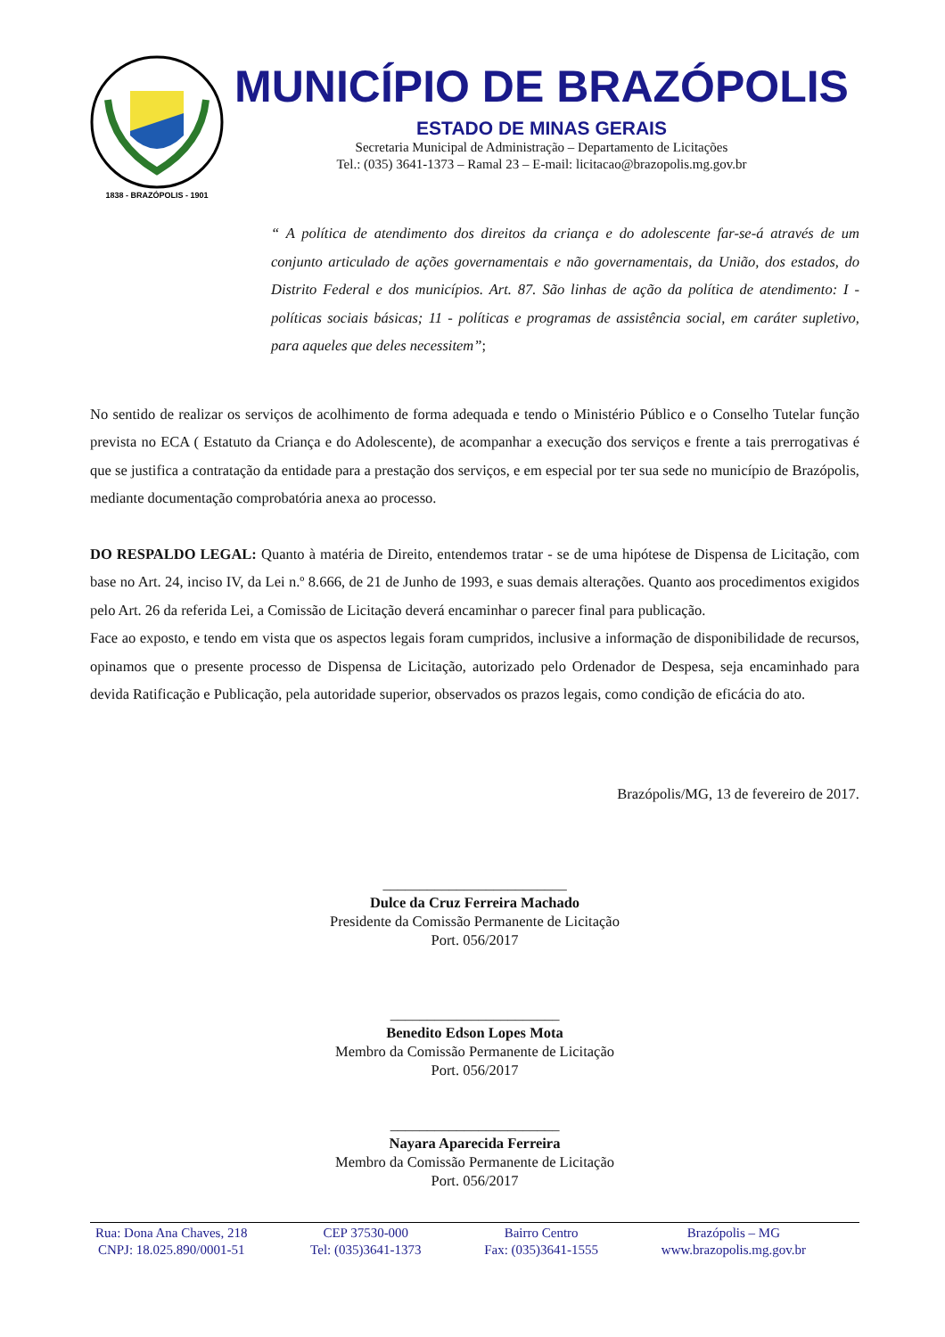1838 - BRAZÓPOLIS - 1901
MUNICÍPIO DE BRAZÓPOLIS
ESTADO DE MINAS GERAIS
Secretaria Municipal de Administração – Departamento de Licitações
Tel.: (035) 3641-1373 – Ramal 23 – E-mail: licitacao@brazopolis.mg.gov.br
“ A política de atendimento dos direitos da criança e do adolescente far-se-á através de um conjunto articulado de ações governamentais e não governamentais, da União, dos estados, do Distrito Federal e dos municípios. Art. 87. São linhas de ação da política de atendimento: I - políticas sociais básicas; 11 - políticas e programas de assistência social, em caráter supletivo, para aqueles que deles necessitem”;
No sentido de realizar os serviços de acolhimento de forma adequada e tendo o Ministério Público e o Conselho Tutelar função prevista no ECA ( Estatuto da Criança e do Adolescente), de acompanhar a execução dos serviços e frente a tais prerrogativas é que se justifica a contratação da entidade para a prestação dos serviços, e em especial por ter sua sede no município de Brazópolis, mediante documentação comprobatória anexa ao processo.
DO RESPALDO LEGAL: Quanto à matéria de Direito, entendemos tratar - se de uma hipótese de Dispensa de Licitação, com base no Art. 24, inciso IV, da Lei n.º 8.666, de 21 de Junho de 1993, e suas demais alterações. Quanto aos procedimentos exigidos pelo Art. 26 da referida Lei, a Comissão de Licitação deverá encaminhar o parecer final para publicação.
Face ao exposto, e tendo em vista que os aspectos legais foram cumpridos, inclusive a informação de disponibilidade de recursos, opinamos que o presente processo de Dispensa de Licitação, autorizado pelo Ordenador de Despesa, seja encaminhado para devida Ratificação e Publicação, pela autoridade superior, observados os prazos legais, como condição de eficácia do ato.
Brazópolis/MG, 13 de fevereiro de 2017.
_________________________
Dulce da Cruz Ferreira Machado
Presidente da Comissão Permanente de Licitação
Port. 056/2017
_______________________
Benedito Edson Lopes Mota
Membro da Comissão Permanente de Licitação
Port. 056/2017
_______________________
Nayara Aparecida Ferreira
Membro da Comissão Permanente de Licitação
Port. 056/2017
Rua: Dona Ana Chaves, 218
CNPJ: 18.025.890/0001-51
CEP 37530-000
Tel: (035)3641-1373
Bairro Centro
Fax: (035)3641-1555
Brazópolis – MG
www.brazopolis.mg.gov.br